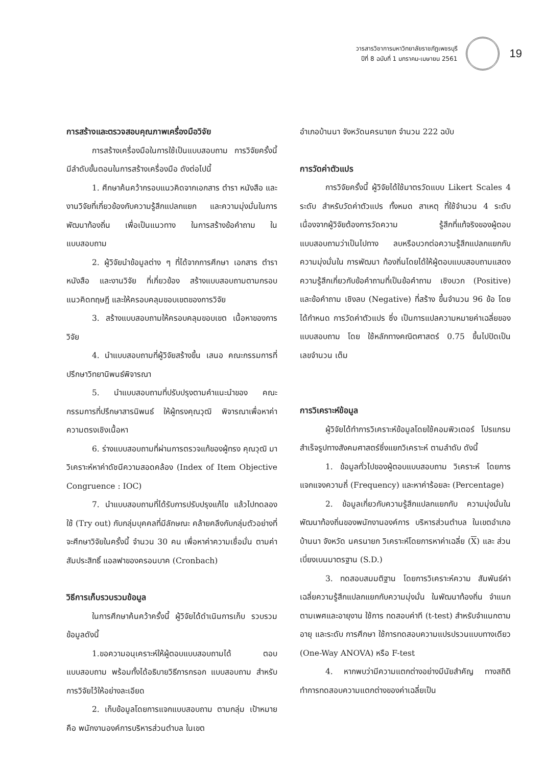วารสารวิชาการมหาวิทยาลัยราชภัฏเพชรบุรี
ปีที่ 8 ฉบับที่ 1 มกราคม-เมษายน 2561
19
การสร้างและตรวจสอบคุณภาพเครื่องมือวิจัย
การสร้างเครื่องมือในการใช้เป็นแบบสอบถาม การวิจัยครั้งนี้ มีลำดับขั้นตอนในการสร้างเครื่องมือ ดังต่อไปนี้
1. ศึกษาค้นคว้ากรอบแนวคิดจากเอกสาร ตำรา หนังสือ และงานวิจัยที่เกี่ยวข้องกับความรู้สึกแปลกแยก และความมุ่งมั่นในการพัฒนาท้องถิ่น เพื่อเป็นแนวทาง ในการสร้างข้อคำถาม ในแบบสอบถาม
2. ผู้วิจัยนำข้อมูลต่าง ๆ ที่ได้จากการศึกษา เอกสาร ตำรา หนังสือ และงานวิจัย ที่เกี่ยวข้อง สร้างแบบสอบถามตามกรอบแนวคิดทฤษฎี และให้ครอบคลุมขอบเขตของการวิจัย
3. สร้างแบบสอบถามให้ครอบคลุมขอบเขต เนื้อหาของการวิจัย
4. นำแบบสอบถามที่ผู้วิจัยสร้างขึ้น เสนอ คณะกรรมการที่ปรึกษาวิทยานิพนธ์พิจารณา
5. นำแบบสอบถามที่ปรับปรุงตามคำแนะนำของ คณะกรรมการที่ปรึกษาสารนิพนธ์ ให้ผู้ทรงคุณวุฒิ พิจารณาเพื่อหาค่าความตรงเชิงเนื้อหา
6. ร่างแบบสอบถามที่ผ่านการตรวจแก้ของผู้ทรง คุณวุฒิ มาวิเคราะห์หาค่าดัชนีความสอดคล้อง (Index of Item Objective Congruence : IOC)
7. นำแบบสอบถามที่ได้รับการปรับปรุงแก้ไข แล้วไปทดลองใช้ (Try out) กับกลุ่มบุคคลที่มีลักษณะ คล้ายคลึงกับกลุ่มตัวอย่างที่จะศึกษาวิจัยในครั้งนี้ จำนวน 30 คน เพื่อหาค่าความเชื่อมั่น ตามค่าสัมประสิทธิ์ แอลฟาของครอนบาค (Cronbach)
วิธีการเก็บรวบรวมข้อมูล
ในการศึกษาค้นคว้าครั้งนี้ ผู้วิจัยได้ดำเนินการเก็บ รวบรวมข้อมูลดังนี้
1.ขอความอนุเคราะห์ให้ผู้ตอบแบบสอบถามได้ ตอบแบบสอบถาม พร้อมทั้งได้อธิบายวิธีการกรอก แบบสอบถาม สำหรับการวิจัยไว้ให้อย่างละเอียด
2. เก็บข้อมูลโดยการแจกแบบสอบถาม ตามกลุ่ม เป้าหมาย คือ พนักงานองค์การบริหารส่วนตำบล ในเขต
อำเภอบ้านนา จังหวัดนครนายก จำนวน 222 ฉบับ
การวัดค่าตัวแปร
การวิจัยครั้งนี้ ผู้วิจัยได้ใช้มาตรวัดแบบ Likert Scales 4 ระดับ สำหรับวัดค่าตัวแปร ทั้งหมด สาเหตุ ที่ใช้จำนวน 4 ระดับ เนื่องจากผู้วิจัยต้องการวัดความ รู้สึกที่แท้จริงของผู้ตอบแบบสอบถามว่าเป็นไปทาง ลบหรือบวกต่อความรู้สึกแปลกแยกกับความมุ่งมั่นใน การพัฒนา ท้องถิ่นโดยได้ให้ผู้ตอบแบบสอบถามแสดง ความรู้สึกเกี่ยวกับข้อคำถามที่เป็นข้อคำถาม เชิงบวก (Positive) และข้อคำถาม เชิงลบ (Negative) ที่สร้าง ขึ้นจำนวน 96 ข้อ โดยได้กำหนด การวัดค่าตัวแปร ซึ่ง เป็นการแปลความหมายค่าเฉลี่ยของแบบสอบถาม โดย ใช้หลักทางคณิตศาสตร์ 0.75 ขึ้นไปปัดเป็นเลขจำนวน เต็ม
การวิเคราะห์ข้อมูล
ผู้วิจัยได้ทำการวิเคราะห์ข้อมูลโดยใช้คอมพิวเตอร์ โปรแกรมสำเร็จรูปทางสังคมศาสตร์ซึ่งแยกวิเคราะห์ ตามลำดับ ดังนี้
1. ข้อมูลทั่วไปของผู้ตอบแบบสอบถาม วิเคราะห์ โดยการแจกแจงความถี่ (Frequency) และหาค่าร้อยละ (Percentage)
2. ข้อมูลเกี่ยวกับความรู้สึกแปลกแยกกับ ความมุ่งมั่นในพัฒนาท้องถิ่นของพนักงานองค์การ บริหารส่วนตำบล ในเขตอำเภอบ้านนา จังหวัด นครนายก วิเคราะห์โดยการหาค่าเฉลี่ย (X) และ ส่วนเบี่ยงเบนมาตรฐาน (S.D.)
3. ทดสอบสมมติฐาน โดยการวิเคราะห์ความ สัมพันธ์ค่าเฉลี่ยความรู้สึกแปลกแยกกับความมุ่งมั่น ในพัฒนาท้องถิ่น จำแนกตามเพศและอายุงาน ใช้การ ทดสอบค่าที (t-test) สำหรับจำแนกตาม อายุ และระดับ การศึกษา ใช้การทดสอบความแปรปรวนแบบทางเดียว (One-Way ANOVA) หรือ F-test
4. หากพบว่ามีความแตกต่างอย่างมีนัยสำคัญ ทางสถิติ ทำการทดสอบความแตกต่างของค่าเฉลี่ยเป็น